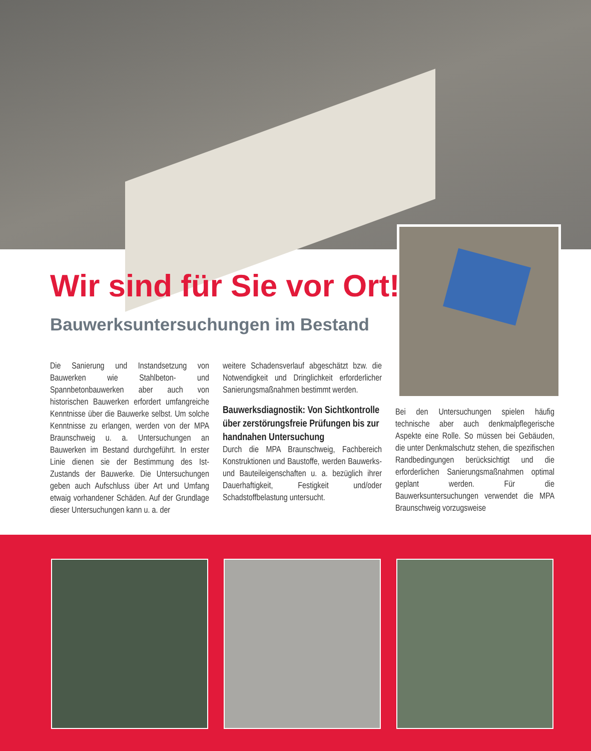Wir sind für Sie vor Ort!
Bauwerksuntersuchungen im Bestand
Die Sanierung und Instandsetzung von Bauwerken wie Stahlbeton- und Spannbetonbauwerken aber auch von historischen Bauwerken erfordert umfangreiche Kenntnisse über die Bauwerke selbst. Um solche Kenntnisse zu erlangen, werden von der MPA Braunschweig u. a. Untersuchungen an Bauwerken im Bestand durchgeführt. In erster Linie dienen sie der Bestimmung des Ist-Zustands der Bauwerke. Die Untersuchungen geben auch Aufschluss über Art und Umfang etwaig vorhandener Schäden. Auf der Grundlage dieser Untersuchungen kann u. a. der
weitere Schadensverlauf abgeschätzt bzw. die Notwendigkeit und Dringlichkeit erforderlicher Sanierungsmaßnahmen bestimmt werden.
Bauwerksdiagnostik: Von Sichtkontrolle über zerstörungsfreie Prüfungen bis zur handnahen Untersuchung
Durch die MPA Braunschweig, Fachbereich Konstruktionen und Baustoffe, werden Bauwerks- und Bauteileigenschaften u. a. bezüglich ihrer Dauerhaftigkeit, Festigkeit und/oder Schadstoffbelastung untersucht.
Bei den Untersuchungen spielen häufig technische aber auch denkmalpflegerische Aspekte eine Rolle. So müssen bei Gebäuden, die unter Denkmalschutz stehen, die spezifischen Randbedingungen berücksichtigt und die erforderlichen Sanierungsmaßnahmen optimal geplant werden. Für die Bauwerksuntersuchungen verwendet die MPA Braunschweig vorzugsweise